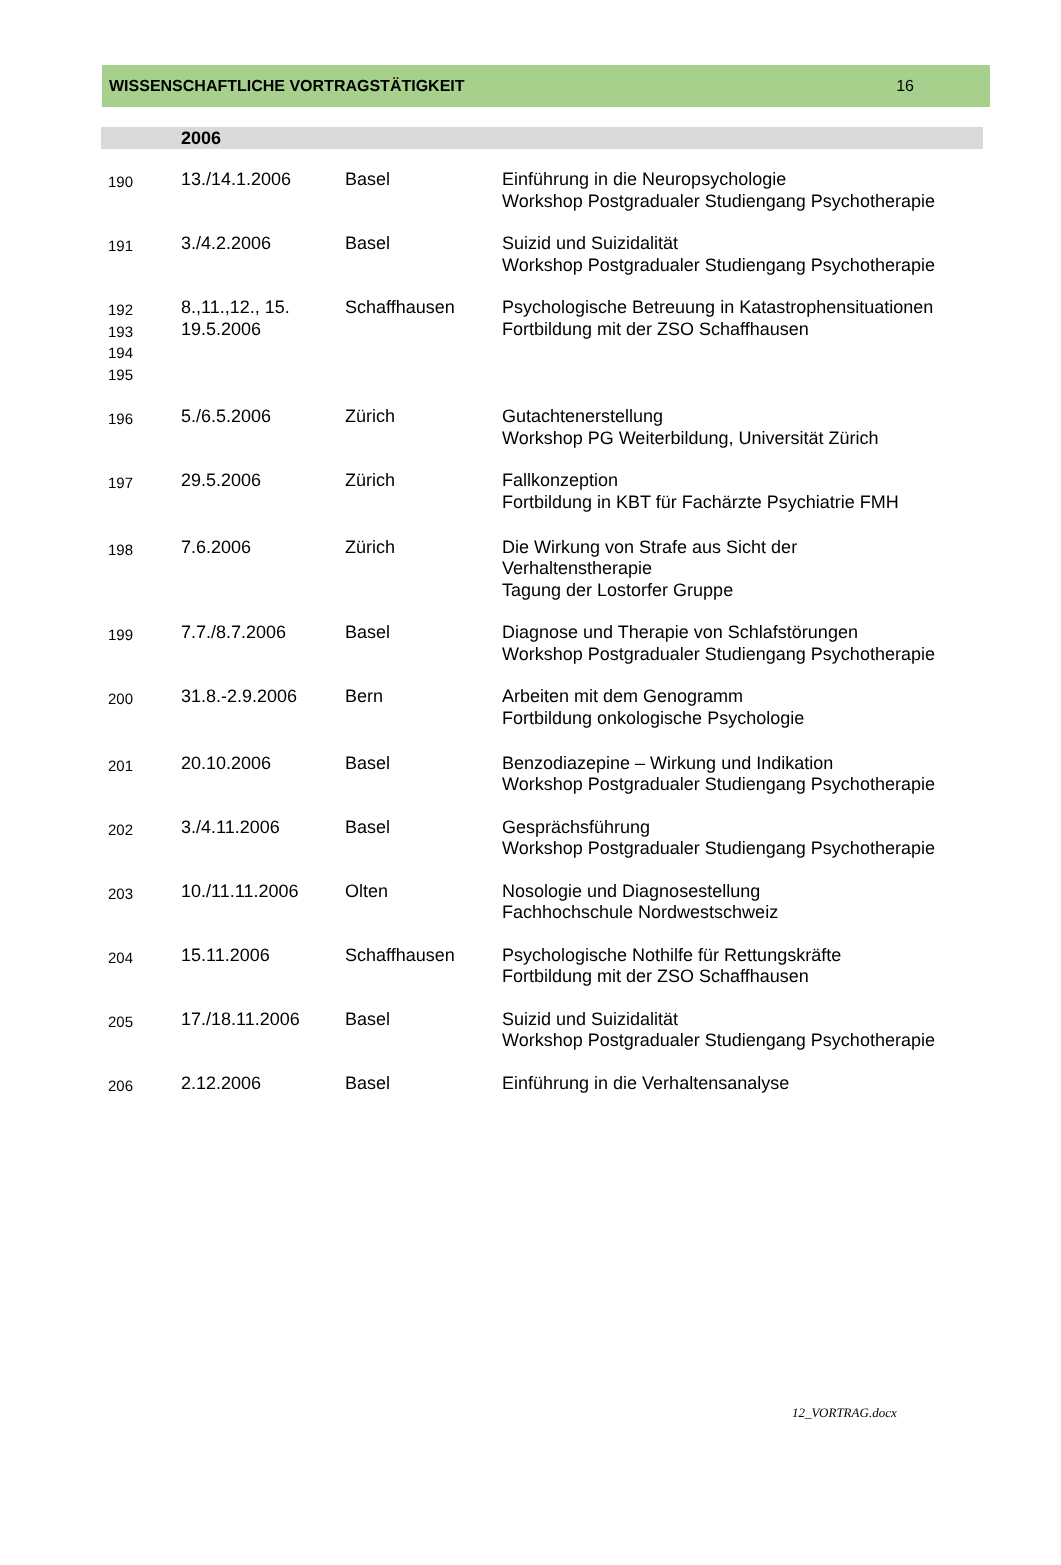WISSENSCHAFTLICHE VORTRAGSTÄTIGKEIT 16
2006
| 190 | 13./14.1.2006 | Basel | Einführung in die Neuropsychologie Workshop Postgradualer Studiengang Psychotherapie |
| 191 | 3./4.2.2006 | Basel | Suizid und Suizidalität Workshop Postgradualer Studiengang Psychotherapie |
| 192 193 194 195 | 8.,11.,12., 15. 19.5.2006 | Schaffhausen | Psychologische Betreuung in Katastrophensituationen Fortbildung mit der ZSO Schaffhausen |
| 196 | 5./6.5.2006 | Zürich | Gutachtenerstellung Workshop PG Weiterbildung, Universität Zürich |
| 197 | 29.5.2006 | Zürich | Fallkonzeption Fortbildung in KBT für Fachärzte Psychiatrie FMH |
| 198 | 7.6.2006 | Zürich | Die Wirkung von Strafe aus Sicht der Verhaltenstherapie Tagung der Lostorfer Gruppe |
| 199 | 7.7./8.7.2006 | Basel | Diagnose und Therapie von Schlafstörungen Workshop Postgradualer Studiengang Psychotherapie |
| 200 | 31.8.-2.9.2006 | Bern | Arbeiten mit dem Genogramm Fortbildung onkologische Psychologie |
| 201 | 20.10.2006 | Basel | Benzodiazepine – Wirkung und Indikation Workshop Postgradualer Studiengang Psychotherapie |
| 202 | 3./4.11.2006 | Basel | Gesprächsführung Workshop Postgradualer Studiengang Psychotherapie |
| 203 | 10./11.11.2006 | Olten | Nosologie und Diagnosestellung Fachhochschule Nordwestschweiz |
| 204 | 15.11.2006 | Schaffhausen | Psychologische Nothilfe für Rettungskräfte Fortbildung mit der ZSO Schaffhausen |
| 205 | 17./18.11.2006 | Basel | Suizid und Suizidalität Workshop Postgradualer Studiengang Psychotherapie |
| 206 | 2.12.2006 | Basel | Einführung in die Verhaltensanalyse |
12_VORTRAG.docx